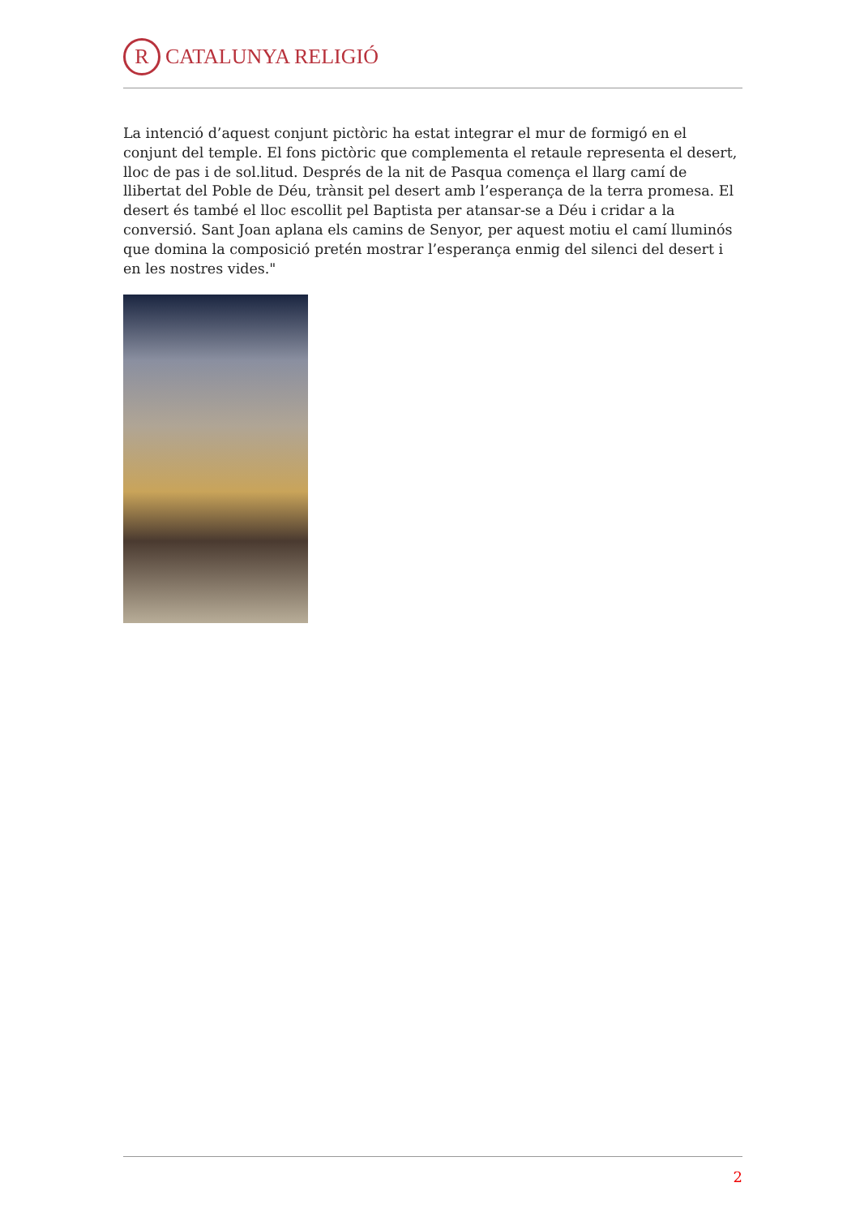R
CATALUNYA RELIGIÓ
La intenció d’aquest conjunt pictòric ha estat integrar el mur de formigó en el conjunt del temple. El fons pictòric que complementa el retaule representa el desert, lloc de pas i de sol.litud. Després de la nit de Pasqua comença el llarg camí de llibertat del Poble de Déu, trànsit pel desert amb l’esperança de la terra promesa. El desert és també el lloc escollit pel Baptista per atansar-se a Déu i cridar a la conversió. Sant Joan aplana els camins de Senyor, per aquest motiu el camí lluminós que domina la composició pretén mostrar l’esperança enmig del silenci del desert i en les nostres vides."
2